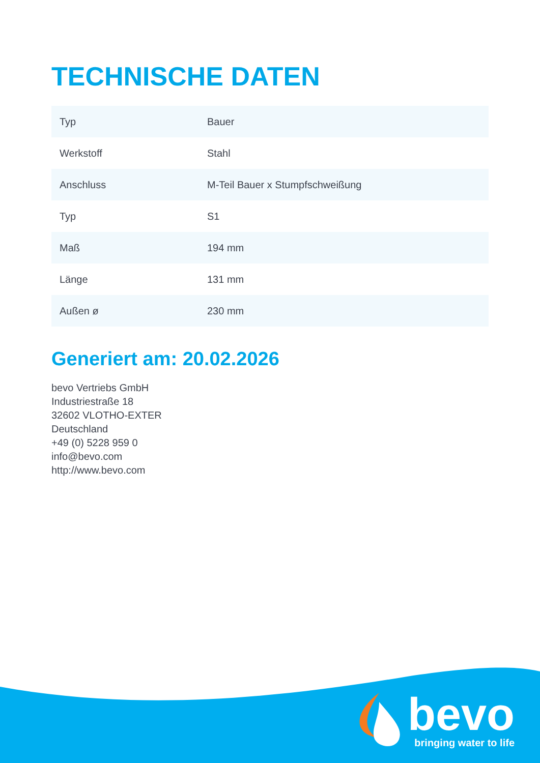TECHNISCHE DATEN
| Typ | Bauer |
| Werkstoff | Stahl |
| Anschluss | M-Teil Bauer x Stumpfschweißung |
| Typ | S1 |
| Maß | 194 mm |
| Länge | 131 mm |
| Außen ø | 230 mm |
Generiert am: 20.02.2026
bevo Vertriebs GmbH
Industriestraße 18
32602 VLOTHO-EXTER
Deutschland
+49 (0) 5228 959 0
info@bevo.com
http://www.bevo.com
bevo
bringing water to life